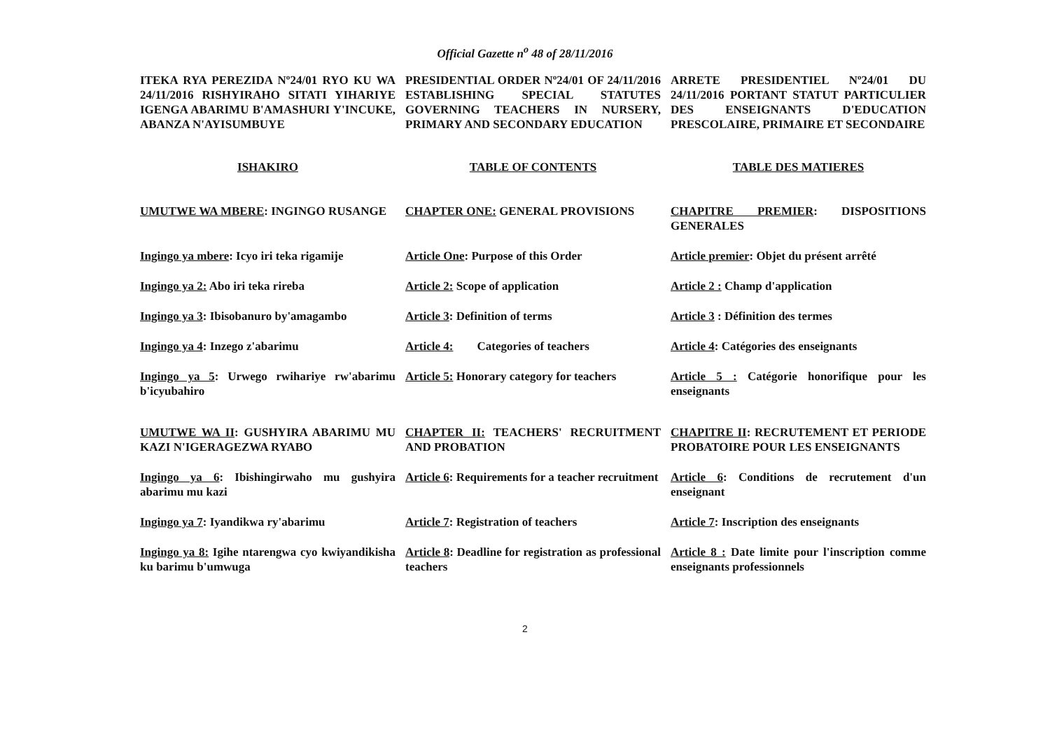Official Gazette n<sup>o</sup> 48 of 28/11/2016
ITEKA RYA PEREZIDA Nº24/01 RYO KU WA 24/11/2016 RISHYIRAHO SITATI YIHARIYE IGENGA ABARIMU B'AMASHURI Y'INCUKE, ABANZA N'AYISUMBUYE
PRESIDENTIAL ORDER Nº24/01 OF 24/11/2016 ESTABLISHING SPECIAL STATUTES GOVERNING TEACHERS IN NURSERY, PRIMARY AND SECONDARY EDUCATION
ARRETE PRESIDENTIEL Nº24/01 DU 24/11/2016 PORTANT STATUT PARTICULIER DES ENSEIGNANTS D'EDUCATION PRESCOLAIRE, PRIMAIRE ET SECONDAIRE
ISHAKIRO
TABLE OF CONTENTS
TABLE DES MATIERES
UMUTWE WA MBERE: INGINGO RUSANGE
CHAPTER ONE: GENERAL PROVISIONS
CHAPITRE PREMIER: DISPOSITIONS GENERALES
Ingingo ya mbere: Icyo iri teka rigamije
Article One: Purpose of this Order
Article premier: Objet du présent arrêté
Ingingo ya 2: Abo iri teka rireba
Article 2: Scope of application
Article 2 : Champ d'application
Ingingo ya 3: Ibisobanuro by'amagambo
Article 3: Definition of terms
Article 3 : Définition des termes
Ingingo ya 4: Inzego z'abarimu
Article 4: Categories of teachers
Article 4: Catégories des enseignants
Ingingo ya 5: Urwego rwihariye rw'abarimu b'icyubahiro
Article 5: Honorary category for teachers
Article 5 : Catégorie honorifique pour les enseignants
UMUTWE WA II: GUSHYIRA ABARIMU MU KAZI N'IGERAGEZWA RYABO
CHAPTER II: TEACHERS' RECRUITMENT AND PROBATION
CHAPITRE II: RECRUTEMENT ET PERIODE PROBATOIRE POUR LES ENSEIGNANTS
Ingingo ya 6: Ibishingirwaho mu gushyira abarimu mu kazi
Article 6: Requirements for a teacher recruitment
Article 6: Conditions de recrutement d'un enseignant
Ingingo ya 7: Iyandikwa ry'abarimu
Article 7: Registration of teachers
Article 7: Inscription des enseignants
Ingingo ya 8: Igihe ntarengwa cyo kwiyandikisha ku barimu b'umwuga
Article 8: Deadline for registration as professional teachers
Article 8 : Date limite pour l'inscription comme enseignants professionnels
2